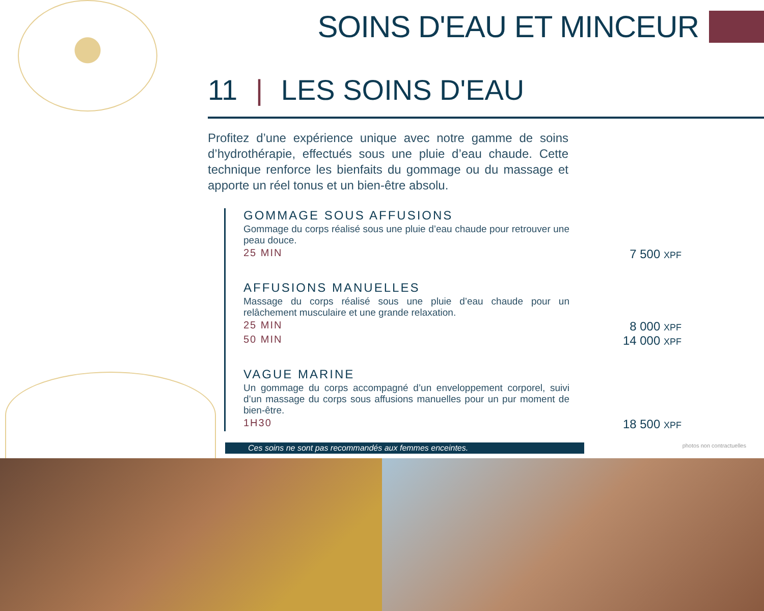SOINS D'EAU ET MINCEUR
11 | LES SOINS D'EAU
Profitez d’une expérience unique avec notre gamme de soins d’hydrothérapie, effectués sous une pluie d’eau chaude. Cette technique renforce les bienfaits du gommage ou du massage et apporte un réel tonus et un bien-être absolu.
GOMMAGE SOUS AFFUSIONS
Gommage du corps réalisé sous une pluie d’eau chaude pour retrouver une peau douce.
25 MIN 7 500 XPF
AFFUSIONS MANUELLES
Massage du corps réalisé sous une pluie d’eau chaude pour un relâchement musculaire et une grande relaxation.
25 MIN 8 000 XPF
50 MIN 14 000 XPF
VAGUE MARINE
Un gommage du corps accompagné d’un enveloppement corporel, suivi d’un massage du corps sous affusions manuelles pour un pur moment de bien-être.
1H30 18 500 XPF
Ces soins ne sont pas recommandés aux femmes enceintes. photos non contractuelles